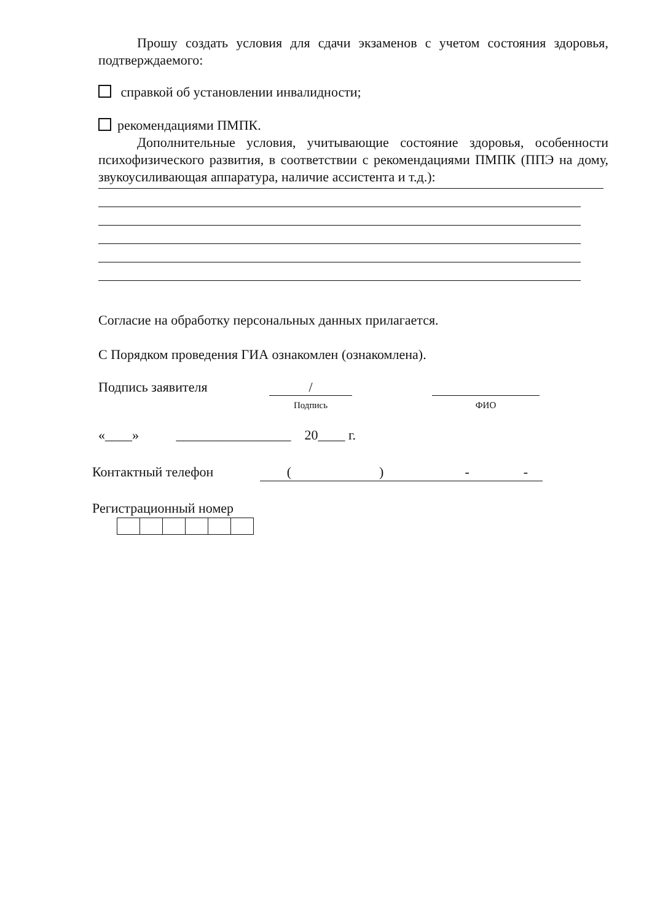Прошу создать условия для сдачи экзаменов с учетом состояния здоровья, подтверждаемого:
справкой об установлении инвалидности;
рекомендациями ПМПК.
Дополнительные условия, учитывающие состояние здоровья, особенности психофизического развития, в соответствии с рекомендациями ПМПК (ППЭ на дому, звукоусиливающая аппаратура, наличие ассистента и т.д.):
Согласие на обработку персональных данных прилагается.
С Порядком проведения ГИА ознакомлен (ознакомлена).
Подпись заявителя /
Подпись ФИО
«____» _________________ 20____ г.
Контактный телефон ( ) - -
Регистрационный номер